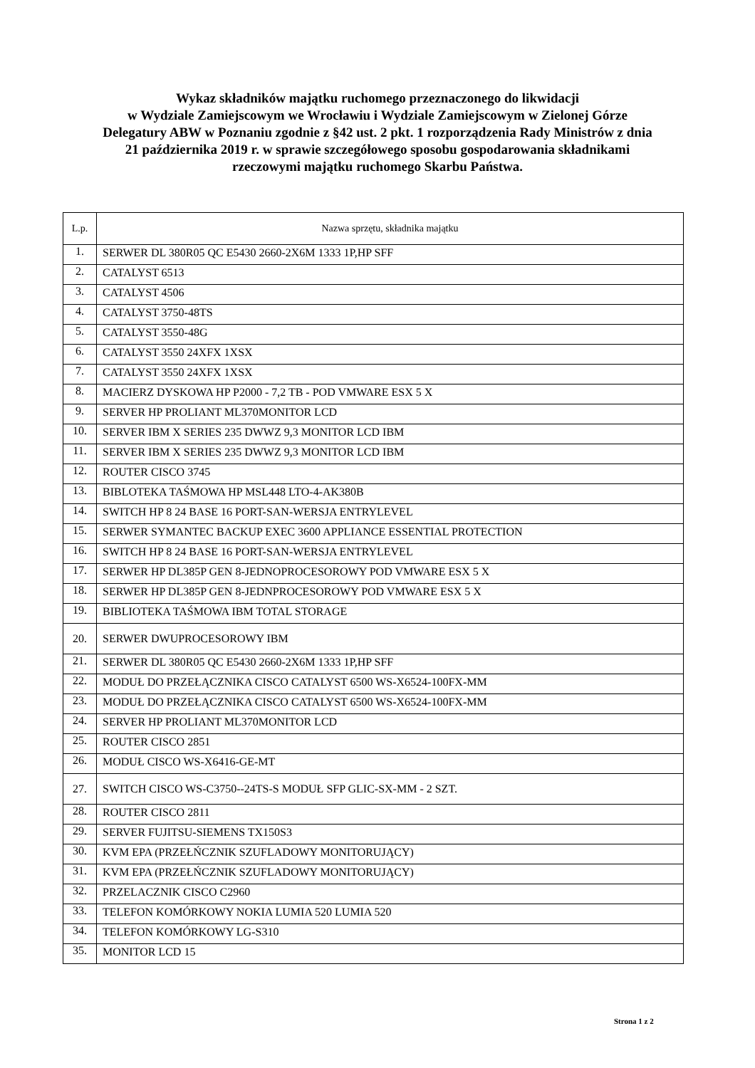Wykaz składników majątku ruchomego przeznaczonego do likwidacji
w Wydziale Zamiejscowym we Wrocławiu i Wydziale Zamiejscowym w Zielonej Górze
Delegatury ABW w Poznaniu zgodnie z §42 ust. 2 pkt. 1 rozporządzenia Rady Ministrów z dnia
21 października 2019 r. w sprawie szczegółowego sposobu gospodarowania składnikami
rzeczowymi majątku ruchomego Skarbu Państwa.
| L.p. | Nazwa sprzętu, składnika majątku |
| --- | --- |
| 1. | SERWER DL 380R05 QC E5430 2660-2X6M 1333 1P,HP SFF |
| 2. | CATALYST 6513 |
| 3. | CATALYST 4506 |
| 4. | CATALYST 3750-48TS |
| 5. | CATALYST 3550-48G |
| 6. | CATALYST 3550 24XFX 1XSX |
| 7. | CATALYST 3550 24XFX 1XSX |
| 8. | MACIERZ DYSKOWA HP P2000 - 7,2 TB - POD VMWARE ESX 5 X |
| 9. | SERVER HP PROLIANT ML370MONITOR LCD |
| 10. | SERVER IBM X SERIES 235 DWWZ 9,3 MONITOR LCD IBM |
| 11. | SERVER IBM X SERIES 235 DWWZ 9,3 MONITOR LCD IBM |
| 12. | ROUTER CISCO 3745 |
| 13. | BIBLOTEKA TAŚMOWA HP MSL448 LTO-4-AK380B |
| 14. | SWITCH HP 8 24 BASE 16 PORT-SAN-WERSJA ENTRYLEVEL |
| 15. | SERWER SYMANTEC BACKUP EXEC 3600 APPLIANCE ESSENTIAL PROTECTION |
| 16. | SWITCH HP 8 24 BASE 16 PORT-SAN-WERSJA ENTRYLEVEL |
| 17. | SERWER HP DL385P GEN 8-JEDNOPROCESOROWY POD VMWARE ESX 5 X |
| 18. | SERWER HP DL385P GEN 8-JEDNPROCESOROWY POD VMWARE ESX 5 X |
| 19. | BIBLIOTEKA TAŚMOWA IBM TOTAL STORAGE |
| 20. | SERWER DWUPROCESOROWY IBM |
| 21. | SERWER DL 380R05 QC E5430 2660-2X6M 1333 1P,HP SFF |
| 22. | MODUŁ DO PRZEŁĄCZNIKA CISCO CATALYST 6500 WS-X6524-100FX-MM |
| 23. | MODUŁ DO PRZEŁĄCZNIKA CISCO CATALYST 6500 WS-X6524-100FX-MM |
| 24. | SERVER HP PROLIANT ML370MONITOR LCD |
| 25. | ROUTER CISCO 2851 |
| 26. | MODUŁ CISCO WS-X6416-GE-MT |
| 27. | SWITCH CISCO WS-C3750--24TS-S MODUŁ SFP GLIC-SX-MM - 2 SZT. |
| 28. | ROUTER CISCO 2811 |
| 29. | SERVER FUJITSU-SIEMENS TX150S3 |
| 30. | KVM EPA (PRZEŁŃCZNIK SZUFLADOWY MONITORUJĄCY) |
| 31. | KVM EPA (PRZEŁŃCZNIK SZUFLADOWY MONITORUJĄCY) |
| 32. | PRZELACZNIK CISCO C2960 |
| 33. | TELEFON KOMÓRKOWY NOKIA LUMIA 520 LUMIA 520 |
| 34. | TELEFON KOMÓRKOWY LG-S310 |
| 35. | MONITOR LCD 15 |
Strona 1 z 2